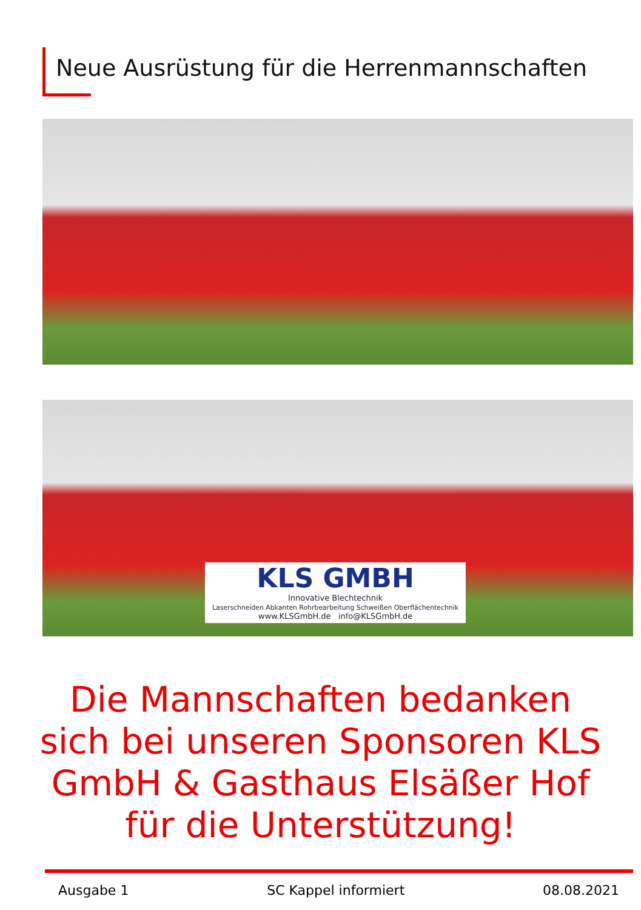Neue Ausrüstung für die Herrenmannschaften
KLS GMBH
Innovative Blechtechnik
Laserschneiden Abkanten Rohrbearbeitung Schweißen Oberflächentechnik
www.KLSGmbH.de info@KLSGmbH.de
Die Mannschaften bedanken sich bei unseren Sponsoren KLS GmbH & Gasthaus Elsäßer Hof für die Unterstützung!
Ausgabe 1 SC Kappel informiert 08.08.2021